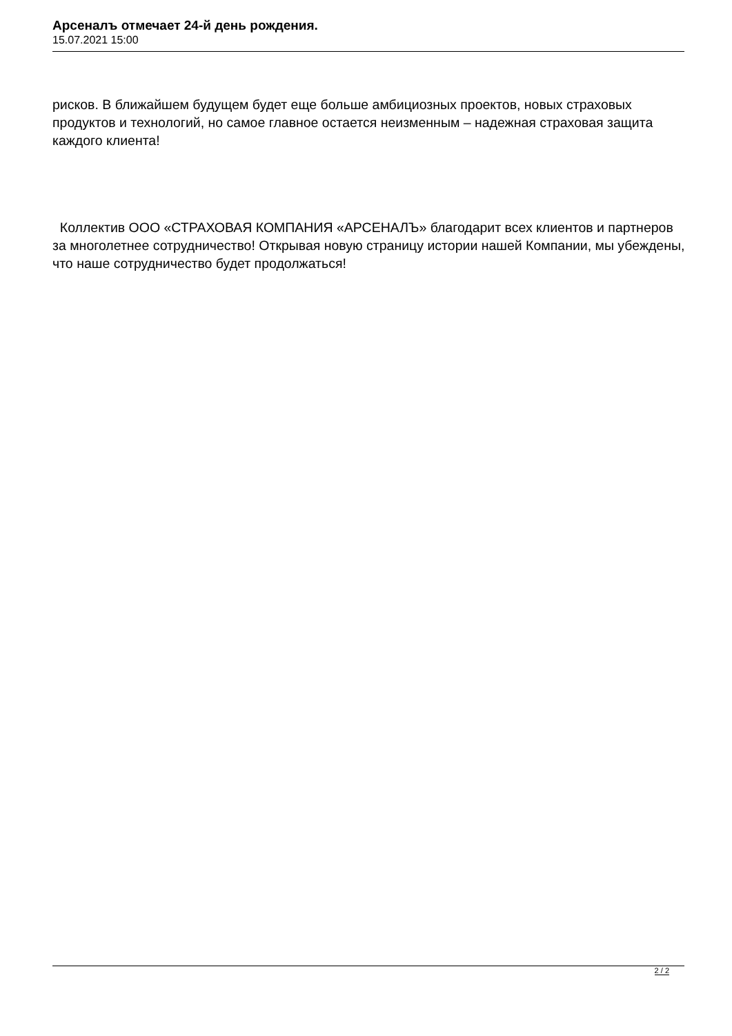Арсеналъ отмечает 24-й день рождения.
15.07.2021 15:00
рисков. В ближайшем будущем будет еще больше амбициозных проектов, новых страховых продуктов и технологий, но самое главное остается неизменным – надежная страховая защита каждого клиента!
Коллектив ООО «СТРАХОВАЯ КОМПАНИЯ «АРСЕНАЛЪ» благодарит всех клиентов и партнеров за многолетнее сотрудничество! Открывая новую страницу истории нашей Компании, мы убеждены, что наше сотрудничество будет продолжаться!
2 / 2